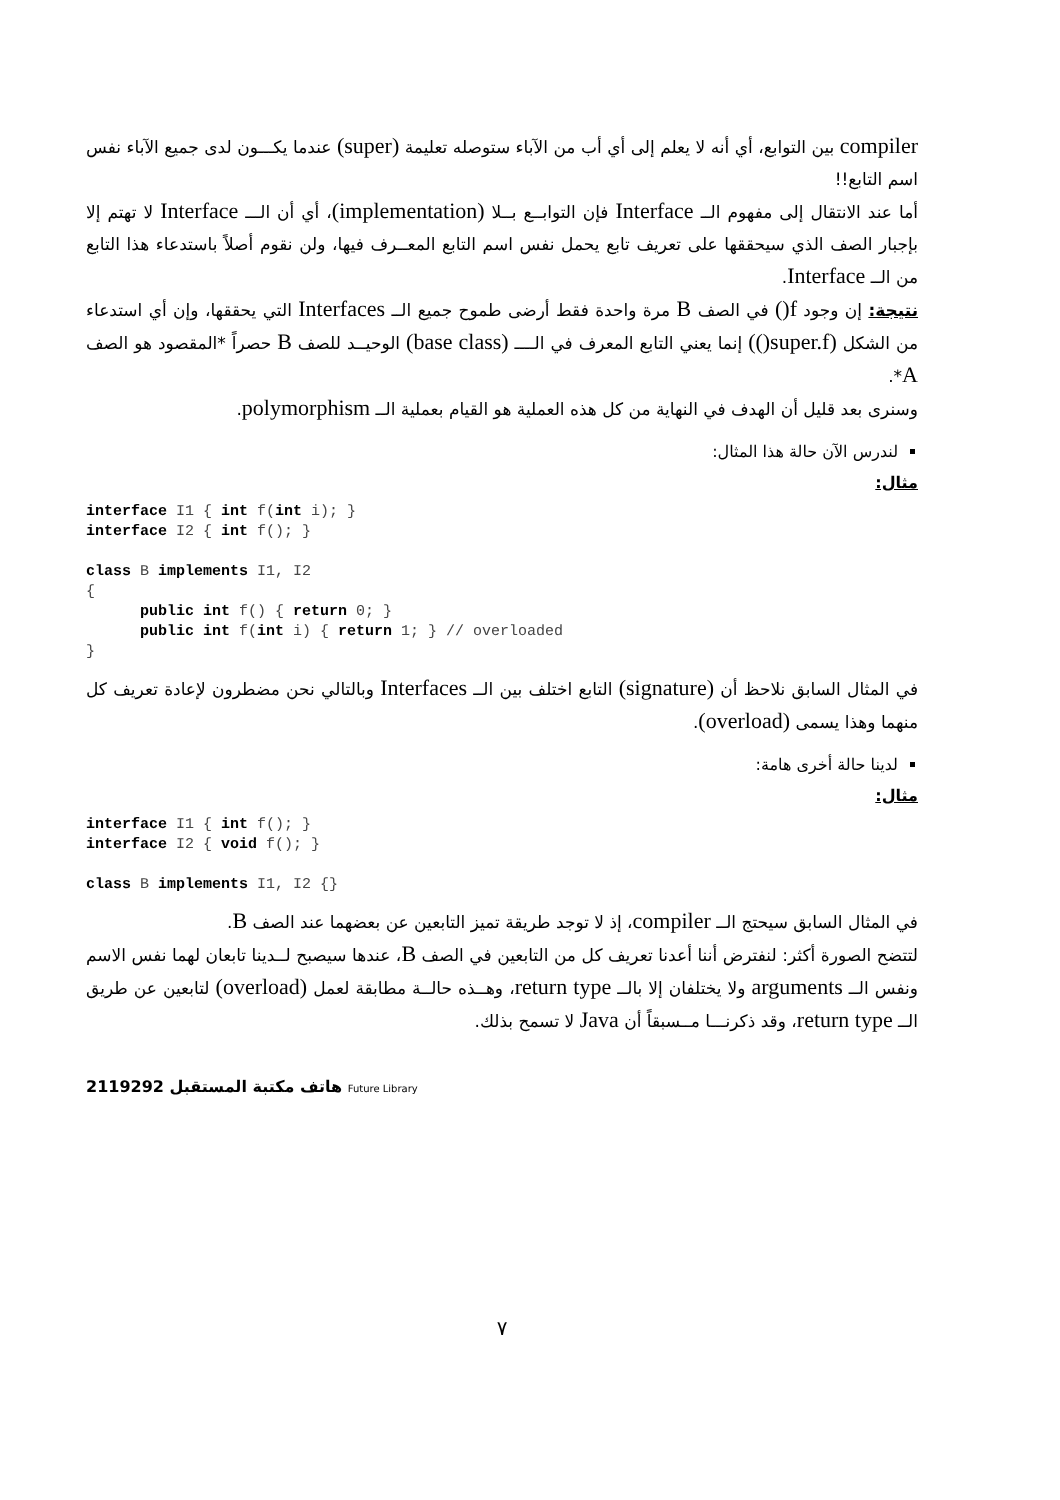compiler بين التوابع، أي أنه لا يعلم إلى أي أب من الآباء ستوصله تعليمة (super) عندما يكـــون لدى جميع الآباء نفس اسم التابع!!
أما عند الانتقال إلى مفهوم الــ Interface فإن التوابــع بــلا (implementation)، أي أن الـــ Interface لا تهتم إلا بإجبار الصف الذي سيحققها على تعريف تابع يحمل نفس اسم التابع المعــرف فيها، ولن نقوم أصلاً باستدعاء هذا التابع من الــ Interface.
نتيجة: إن وجود f() في الصف B مرة واحدة فقط أرضى طموح جميع الــ Interfaces التي يحققها، وإن أي استدعاء من الشكل (super.f()) إنما يعني التابع المعرف في الــــ (base class) الوحيــد للصف B حصراً *المقصود هو الصف A*.
وسنرى بعد قليل أن الهدف في النهاية من كل هذه العملية هو القيام بعملية الــ polymorphism.
لندرس الآن حالة هذا المثال:
مثال:
interface I1 { int f(int i); }
interface I2 { int f(); }

class B implements I1, I2
{
      public int f() { return 0; }
      public int f(int i) { return 1; } // overloaded
}
في المثال السابق نلاحظ أن (signature) التابع اختلف بين الــ Interfaces وبالتالي نحن مضطرون لإعادة تعريف كل منهما وهذا يسمى (overload).
لدينا حالة أخرى هامة:
مثال:
interface I1 { int f(); }
interface I2 { void f(); }

class B implements I1, I2 {}
في المثال السابق سيحتج الــ compiler، إذ لا توجد طريقة تميز التابعين عن بعضهما عند الصف B.
لتتضح الصورة أكثر: لنفترض أننا أعدنا تعريف كل من التابعين في الصف B، عندها سيصبح لــدينا تابعان لهما نفس الاسم ونفس الــ arguments ولا يختلفان إلا بالــ return type، وهــذه حالــة مطابقة لعمل (overload) لتابعين عن طريق الــ return type، وقد ذكرنـــا مــسبقاً أن Java لا تسمح بذلك.
2119292 هاتف مكتبة المستقبل Future Library
٧